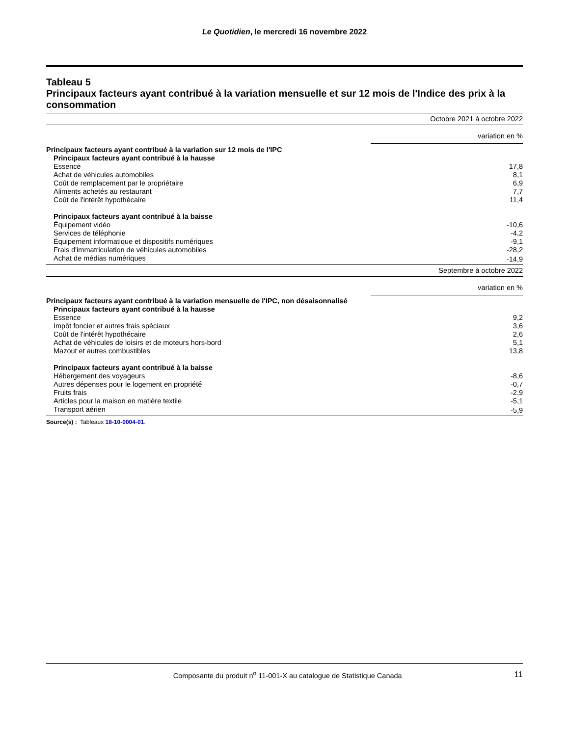Le Quotidien, le mercredi 16 novembre 2022
Tableau 5
Principaux facteurs ayant contribué à la variation mensuelle et sur 12 mois de l'Indice des prix à la consommation
| | Octobre 2021 à octobre 2022 |
| | variation en % |
| Principaux facteurs ayant contribué à la variation sur 12 mois de l'IPC | |
| Principaux facteurs ayant contribué à la hausse | |
| Essence | 17,8 |
| Achat de véhicules automobiles | 8,1 |
| Coût de remplacement par le propriétaire | 6,9 |
| Aliments achetés au restaurant | 7,7 |
| Coût de l'intérêt hypothécaire | 11,4 |
| Principaux facteurs ayant contribué à la baisse | |
| Équipement vidéo | -10,6 |
| Services de téléphonie | -4,2 |
| Équipement informatique et dispositifs numériques | -9,1 |
| Frais d'immatriculation de véhicules automobiles | -28,2 |
| Achat de médias numériques | -14,9 |
| | Septembre à octobre 2022 |
| | variation en % |
| Principaux facteurs ayant contribué à la variation mensuelle de l'IPC, non désaisonnalisé | |
| Principaux facteurs ayant contribué à la hausse | |
| Essence | 9,2 |
| Impôt foncier et autres frais spéciaux | 3,6 |
| Coût de l'intérêt hypothécaire | 2,6 |
| Achat de véhicules de loisirs et de moteurs hors-bord | 5,1 |
| Mazout et autres combustibles | 13,8 |
| Principaux facteurs ayant contribué à la baisse | |
| Hébergement des voyageurs | -8,6 |
| Autres dépenses pour le logement en propriété | -0,7 |
| Fruits frais | -2,9 |
| Articles pour la maison en matière textile | -5,1 |
| Transport aérien | -5,9 |
Source(s) : Tableaux 18-10-0004-01.
Composante du produit n<sup>o</sup> 11-001-X au catalogue de Statistique Canada 11